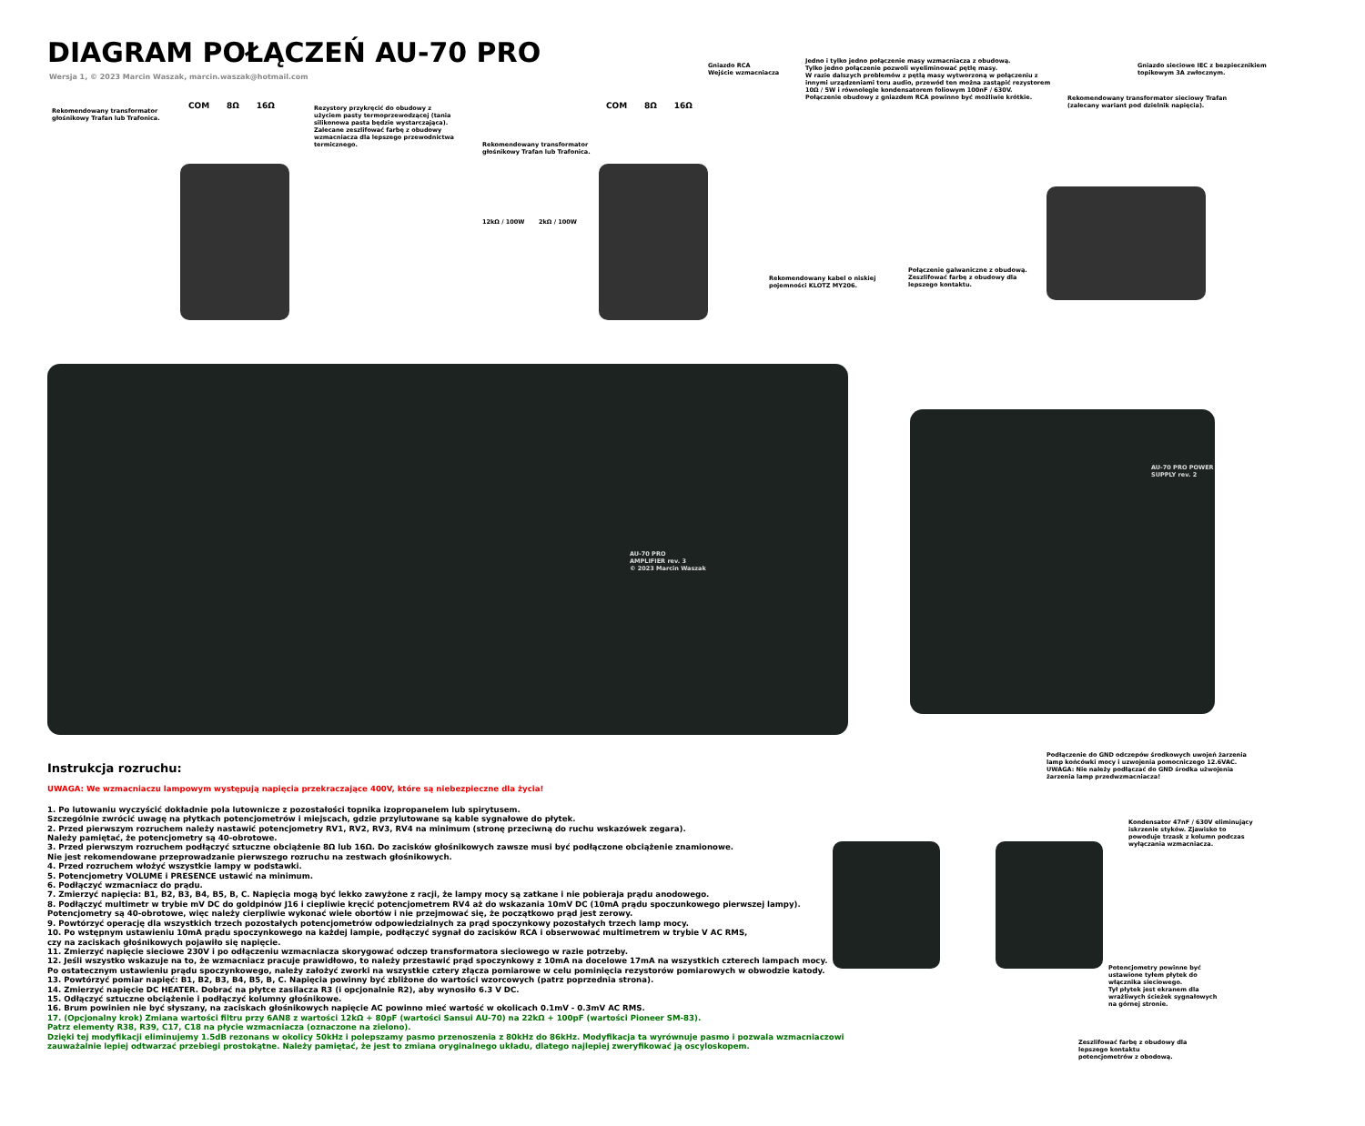DIAGRAM POŁĄCZEŃ AU-70 PRO
Wersja 1, © 2023 Marcin Waszak, marcin.waszak@hotmail.com
Rekomendowany transformator
głośnikowy Trafan lub Trafonica.
Rezystory przykręcić do obudowy z
użyciem pasty termoprzewodzącej (tania
silikonowa pasta będzie wystarczająca).
Zalecane zeszlifować farbę z obudowy
wzmacniacza dla lepszego przewodnictwa
termicznego.
Rekomendowany transformator
głośnikowy Trafan lub Trafonica.
Gniazdo RCA
Wejście wzmacniacza
Jedno i tylko jedno połączenie masy wzmacniacza z obudową.
Tylko jedno połączenie pozwoli wyeliminować pętlę masy.
W razie dalszych problemów z pętlą masy wytworzoną w połączeniu z
innymi urządzeniami toru audio, przewód ten można zastąpić rezystorem
10Ω / 5W i równolegle kondensatorem foliowym 100nF / 630V.
Połączenie obudowy z gniazdem RCA powinno być możliwie krótkie.
Gniazdo sieciowe IEC z bezpiecznikiem
topikowym 3A zwłocznym.
Rekomendowany transformator sieciowy Trafan
(zalecany wariant pod dzielnik napięcia).
Rekomendowany kabel o niskiej
pojemności KLOTZ MY206.
Połączenie galwaniczne z obudową.
Zeszlifować farbę z obudowy dla
lepszego kontaktu.
COM 8Ω 16Ω COM 8Ω 16Ω
12kΩ / 100W 2kΩ / 100W
AU-70 PRO
AMPLIFIER rev. 3
© 2023 Marcin Waszak
AU-70 PRO POWER SUPPLY rev. 2
Podłączenie do GND odczepów środkowych uwojeń żarzenia
lamp końcówki mocy i uzwojenia pomocniczego 12.6VAC.
UWAGA: Nie należy podłączać do GND środka użwojenia
żarzenia lamp przedwzmacniacza!
Kondensator 47nF / 630V eliminujący
iskrzenie styków. Zjawisko to
powoduje trzask z kolumn podczas
wyłączania wzmacniacza.
Potencjometry powinne być
ustawione tyłem płytek do
włącznika sieciowego.
Tył płytek jest ekranem dla
wrażliwych ścieżek sygnałowych
na górnej stronie.
Zeszlifować farbę z obudowy dla
lepszego kontaktu
potencjometrów z obodową.
Instrukcja rozruchu:
UWAGA: We wzmacniaczu lampowym występują napięcia przekraczające 400V, które są niebezpieczne dla życia!
1. Po lutowaniu wyczyścić dokładnie pola lutownicze z pozostałości topnika izopropanelem lub spirytusem.
Szczególnie zwrócić uwagę na płytkach potencjometrów i miejscach, gdzie przylutowane są kable sygnałowe do płytek.
2. Przed pierwszym rozruchem należy nastawić potencjometry RV1, RV2, RV3, RV4 na minimum (stronę przeciwną do ruchu wskazówek zegara).
Należy pamiętać, że potencjometry są 40-obrotowe.
3. Przed pierwszym rozruchem podłączyć sztuczne obciążenie 8Ω lub 16Ω. Do zacisków głośnikowych zawsze musi być podłączone obciążenie znamionowe.
Nie jest rekomendowane przeprowadzanie pierwszego rozruchu na zestwach głośnikowych.
4. Przed rozruchem włożyć wszystkie lampy w podstawki.
5. Potencjometry VOLUME i PRESENCE ustawić na minimum.
6. Podłączyć wzmacniacz do prądu.
7. Zmierzyć napięcia: B1, B2, B3, B4, B5, B, C. Napięcia mogą być lekko zawyżone z racji, że lampy mocy są zatkane i nie pobieraja prądu anodowego.
8. Podłączyć multimetr w trybie mV DC do goldpinów J16 i ciepliwie kręcić potencjometrem RV4 aż do wskazania 10mV DC (10mA prądu spoczunkowego pierwszej lampy).
Potencjometry są 40-obrotowe, więc należy cierpliwie wykonać wiele obortów i nie przejmować się, że początkowo prąd jest zerowy.
9. Powtórzyć operację dla wszystkich trzech pozostałych potencjometrów odpowiedzialnych za prąd spoczynkowy pozostałych trzech lamp mocy.
10. Po wstępnym ustawieniu 10mA prądu spoczynkowego na każdej lampie, podłączyć sygnał do zacisków RCA i obserwować multimetrem w trybie V AC RMS,
czy na zaciskach głośnikowych pojawiło się napięcie.
11. Zmierzyć napięcie sieciowe 230V i po odłączeniu wzmacniacza skorygować odczep transformatora sieciowego w razie potrzeby.
12. Jeśli wszystko wskazuje na to, że wzmacniacz pracuje prawidłowo, to należy przestawić prąd spoczynkowy z 10mA na docelowe 17mA na wszystkich czterech lampach mocy.
Po ostatecznym ustawieniu prądu spoczynkowego, należy założyć zworki na wszystkie cztery złącza pomiarowe w celu pominięcia rezystorów pomiarowych w obwodzie katody.
13. Powtórzyć pomiar napięć: B1, B2, B3, B4, B5, B, C. Napięcia powinny być zbliżone do wartości wzorcowych (patrz poprzednia strona).
14. Zmierzyć napięcie DC HEATER. Dobrać na płytce zasilacza R3 (i opcjonalnie R2), aby wynosiło 6.3 V DC.
15. Odłączyć sztuczne obciążenie i podłączyć kolumny głośnikowe.
16. Brum powinien nie być słyszany, na zaciskach głośnikowych napięcie AC powinno mieć wartość w okolicach 0.1mV - 0.3mV AC RMS.
17. (Opcjonalny krok) Zmiana wartości filtru przy 6AN8 z wartości 12kΩ + 80pF (wartości Sansui AU-70) na 22kΩ + 100pF (wartości Pioneer SM-83).
Patrz elementy R38, R39, C17, C18 na płycie wzmacniacza (oznaczone na zielono).
Dzięki tej modyfikacji eliminujemy 1.5dB rezonans w okolicy 50kHz i polepszamy pasmo przenoszenia z 80kHz do 86kHz. Modyfikacja ta wyrównuje pasmo i pozwala wzmacniaczowi
zauważalnie lepiej odtwarzać przebiegi prostokątne. Należy pamiętać, że jest to zmiana oryginalnego układu, dlatego najlepiej zweryfikować ją oscyloskopem.